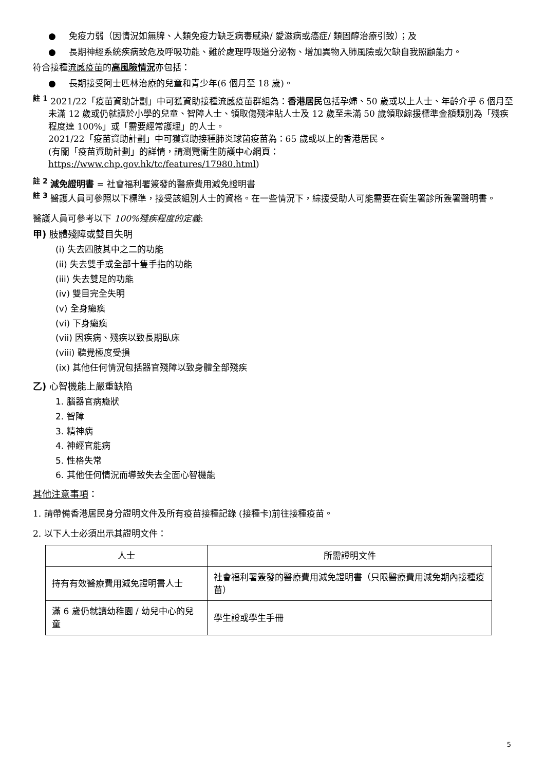● 免疫力弱（因情況如無脾、人類免疫力缺乏病毒感染/ 愛滋病或癌症/ 類固醇治療引致）；及
● 長期神經系統疾病致危及呼吸功能、難於處理呼吸道分泌物、增加異物入肺風險或欠缺自我照顧能力。
符合接種流感疫苗的高風險情況亦包括：
● 長期接受阿士匹林治療的兒童和青少年(6 個月至 18 歲)。
<sup>註 1</sup> 2021/22「疫苗資助計劃」中可獲資助接種流感疫苗群組為：香港居民包括孕婦、50 歲或以上人士、年齡介乎 6 個月至未滿 12 歲或仍就讀於小學的兒童、智障人士、領取傷殘津貼人士及 12 歲至未滿 50 歲領取綜援標準金額類別為「殘疾程度達 100%」或「需要經常護理」的人士。
2021/22「疫苗資助計劃」中可獲資助接種肺炎球菌疫苗為：65 歲或以上的香港居民。
(有關「疫苗資助計劃」的詳情，請瀏覽衞生防護中心網頁：
https://www.chp.gov.hk/tc/features/17980.html)
<sup>註 2</sup> 減免證明書 = 社會福利署簽發的醫療費用減免證明書
<sup>註 3</sup> 醫護人員可參照以下標準，接受該組別人士的資格。在一些情況下，綜援受助人可能需要在衞生署診所簽署聲明書。
醫護人員可參考以下 100%殘疾程度的定義:
甲) 肢體殘障或雙目失明
(i) 失去四肢其中之二的功能
(ii) 失去雙手或全部十隻手指的功能
(iii) 失去雙足的功能
(iv) 雙目完全失明
(v) 全身癱瘓
(vi) 下身癱瘓
(vii) 因疾病、殘疾以致長期臥床
(viii) 聽覺極度受損
(ix) 其他任何情況包括器官殘障以致身體全部殘疾
乙) 心智機能上嚴重缺陷
1. 腦器官病癥狀
2. 智障
3. 精神病
4. 神經官能病
5. 性格失常
6. 其他任何情況而導致失去全面心智機能
其他注意事項：
1. 請帶備香港居民身分證明文件及所有疫苗接種記錄 (接種卡)前往接種疫苗。
2. 以下人士必須出示其證明文件：
| 人士 | 所需證明文件 |
| --- | --- |
| 持有有效醫療費用減免證明書人士 | 社會福利署簽發的醫療費用減免證明書（只限醫療費用減免期內接種疫苗） |
| 滿 6 歲仍就讀幼稚園 / 幼兒中心的兒童 | 學生證或學生手冊 |
5